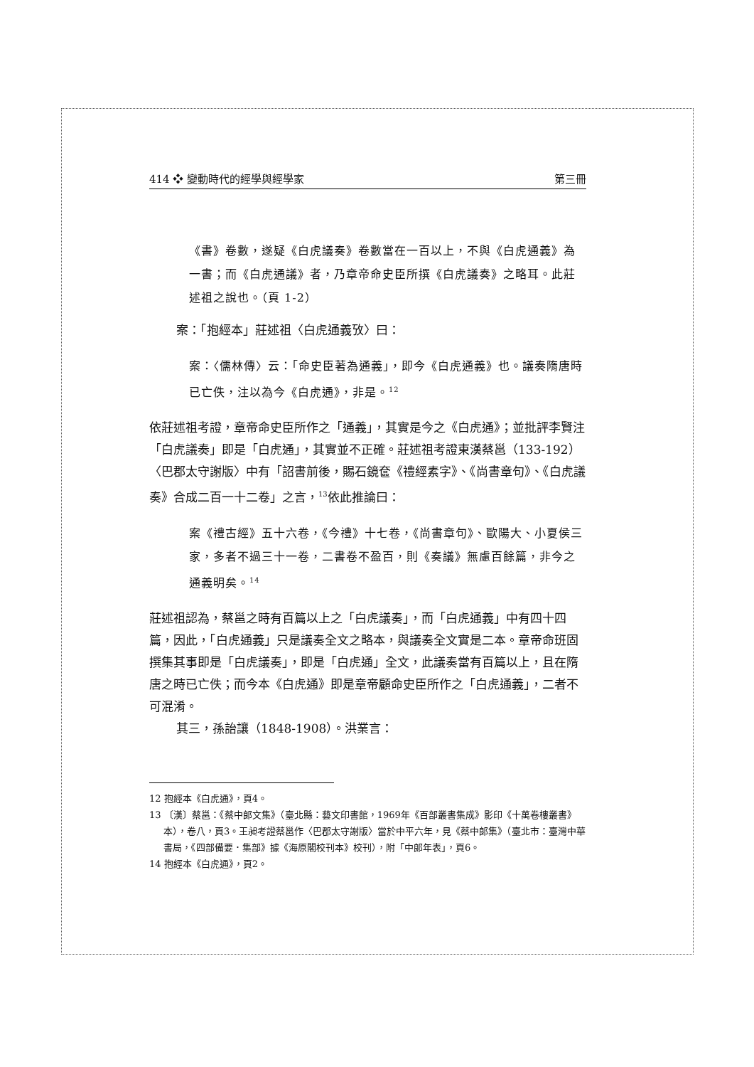414 ❖ 變動時代的經學與經學家 第三冊
《書》卷數，遂疑《白虎議奏》卷數當在一百以上，不與《白虎通義》為一書；而《白虎通議》者，乃章帝命史臣所撰《白虎議奏》之略耳。此莊述祖之說也。（頁 1-2）
案：「抱經本」莊述祖〈白虎通義攷〉曰：
案：〈儒林傳〉云：「命史臣著為通義」，即今《白虎通義》也。議奏隋唐時已亡佚，注以為今《白虎通》，非是。<sup>12</sup>
依莊述祖考證，章帝命史臣所作之「通義」，其實是今之《白虎通》；並批評李賢注「白虎議奏」即是「白虎通」，其實並不正確。莊述祖考證東漢蔡邕（133-192）〈巴郡太守謝版〉中有「詔書前後，賜石鏡奩《禮經素字》、《尚書章句》、《白虎議奏》合成二百一十二卷」之言，<sup>13</sup>依此推論曰：
案《禮古經》五十六卷，《今禮》十七卷，《尚書章句》、歐陽大、小夏侯三家，多者不過三十一卷，二書卷不盈百，則《奏議》無慮百餘篇，非今之通義明矣。<sup>14</sup>
莊述祖認為，蔡邕之時有百篇以上之「白虎議奏」，而「白虎通義」中有四十四篇，因此，「白虎通義」只是議奏全文之略本，與議奏全文實是二本。章帝命班固撰集其事即是「白虎議奏」，即是「白虎通」全文，此議奏當有百篇以上，且在隋唐之時已亡佚；而今本《白虎通》即是章帝顧命史臣所作之「白虎通義」，二者不可混淆。
其三，孫詒讓（1848-1908）。洪業言：
12 抱經本《白虎通》，頁4。
13 〔漢〕蔡邕：《蔡中郎文集》（臺北縣：藝文印書館，1969年《百部叢書集成》影印《十萬卷樓叢書》本），卷八，頁3。王昶考證蔡邕作〈巴郡太守謝版〉當於中平六年，見《蔡中郎集》（臺北市：臺灣中華書局，《四部備要．集部》據《海原閣校刊本》校刊），附「中郎年表」，頁6。
14 抱經本《白虎通》，頁2。